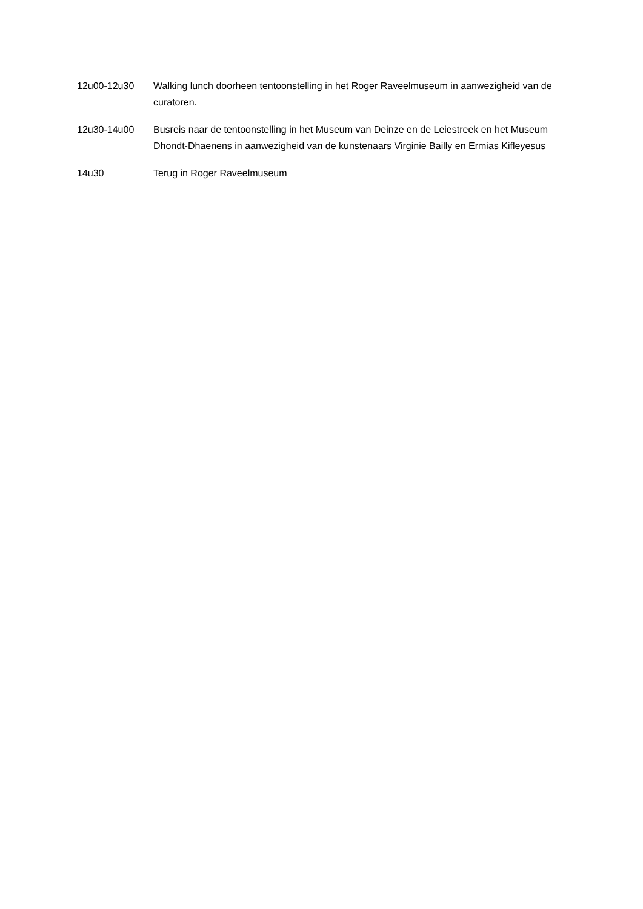12u00-12u30 Walking lunch doorheen tentoonstelling in het Roger Raveelmuseum in aanwezigheid van de curatoren.
12u30-14u00 Busreis naar de tentoonstelling in het Museum van Deinze en de Leiestreek en het Museum Dhondt-Dhaenens in aanwezigheid van de kunstenaars Virginie Bailly en Ermias Kifleyesus
14u30 Terug in Roger Raveelmuseum